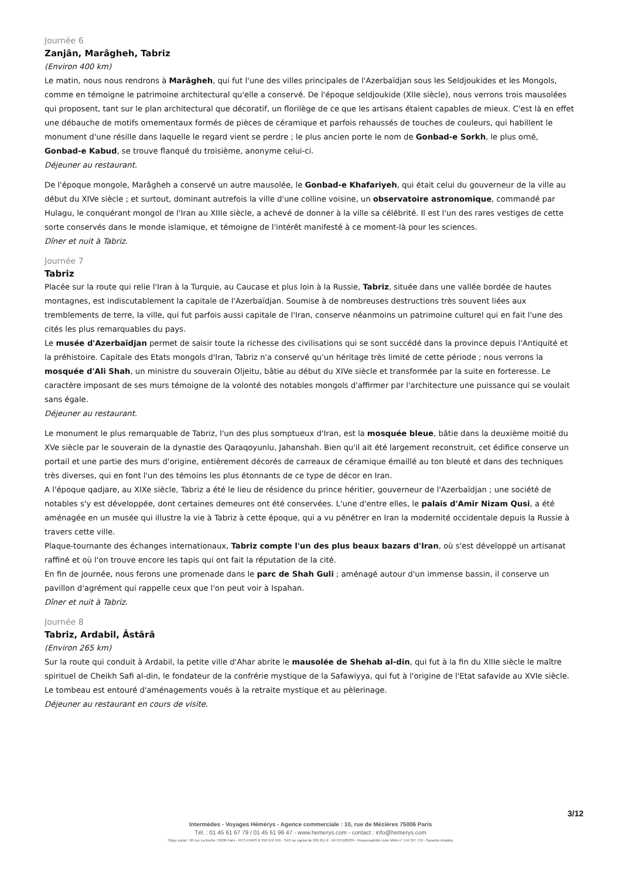Journée 6
Zanjân, Marâgheh, Tabriz
(Environ 400 km)
Le matin, nous nous rendrons à Marâgheh, qui fut l'une des villes principales de l'Azerbaïdjan sous les Seldjoukides et les Mongols, comme en témoigne le patrimoine architectural qu'elle a conservé. De l'époque seldjoukide (XIIe siècle), nous verrons trois mausolées qui proposent, tant sur le plan architectural que décoratif, un florilège de ce que les artisans étaient capables de mieux. C'est là en effet une débauche de motifs ornementaux formés de pièces de céramique et parfois rehaussés de touches de couleurs, qui habillent le monument d'une résille dans laquelle le regard vient se perdre ; le plus ancien porte le nom de Gonbad-e Sorkh, le plus orné, Gonbad-e Kabud, se trouve flanqué du troisième, anonyme celui-ci.
Déjeuner au restaurant.
De l'époque mongole, Marâgheh a conservé un autre mausolée, le Gonbad-e Khafariyeh, qui était celui du gouverneur de la ville au début du XIVe siècle ; et surtout, dominant autrefois la ville d'une colline voisine, un observatoire astronomique, commandé par Hulagu, le conquérant mongol de l'Iran au XIIIe siècle, a achevé de donner à la ville sa célébrité. Il est l'un des rares vestiges de cette sorte conservés dans le monde islamique, et témoigne de l'intérêt manifesté à ce moment-là pour les sciences.
Dîner et nuit à Tabriz.
Journée 7
Tabriz
Placée sur la route qui relie l'Iran à la Turquie, au Caucase et plus loin à la Russie, Tabriz, située dans une vallée bordée de hautes montagnes, est indiscutablement la capitale de l'Azerbaïdjan. Soumise à de nombreuses destructions très souvent liées aux tremblements de terre, la ville, qui fut parfois aussi capitale de l'Iran, conserve néanmoins un patrimoine culturel qui en fait l'une des cités les plus remarquables du pays.
Le musée d'Azerbaïdjan permet de saisir toute la richesse des civilisations qui se sont succédé dans la province depuis l'Antiquité et la préhistoire. Capitale des Etats mongols d'Iran, Tabriz n'a conservé qu'un héritage très limité de cette période ; nous verrons la mosquée d'Ali Shah, un ministre du souverain Oljeitu, bâtie au début du XIVe siècle et transformée par la suite en forteresse. Le caractère imposant de ses murs témoigne de la volonté des notables mongols d'affirmer par l'architecture une puissance qui se voulait sans égale.
Déjeuner au restaurant.
Le monument le plus remarquable de Tabriz, l'un des plus somptueux d'Iran, est la mosquée bleue, bâtie dans la deuxième moitié du XVe siècle par le souverain de la dynastie des Qaraqoyunlu, Jahanshah. Bien qu'il ait été largement reconstruit, cet édifice conserve un portail et une partie des murs d'origine, entièrement décorés de carreaux de céramique émaillé au ton bleuté et dans des techniques très diverses, qui en font l'un des témoins les plus étonnants de ce type de décor en Iran.
A l'époque qadjare, au XIXe siècle, Tabriz a été le lieu de résidence du prince héritier, gouverneur de l'Azerbaïdjan ; une société de notables s'y est développée, dont certaines demeures ont été conservées. L'une d'entre elles, le palais d'Amir Nizam Qusi, a été aménagée en un musée qui illustre la vie à Tabriz à cette époque, qui a vu pénétrer en Iran la modernité occidentale depuis la Russie à travers cette ville.
Plaque-tournante des échanges internationaux, Tabriz compte l'un des plus beaux bazars d'Iran, où s'est développé un artisanat raffiné et où l'on trouve encore les tapis qui ont fait la réputation de la cité.
En fin de journée, nous ferons une promenade dans le parc de Shah Guli ; aménagé autour d'un immense bassin, il conserve un pavillon d'agrément qui rappelle ceux que l'on peut voir à Ispahan.
Dîner et nuit à Tabriz.
Journée 8
Tabriz, Ardabil, Âstârâ
(Environ 265 km)
Sur la route qui conduit à Ardabil, la petite ville d'Ahar abrite le mausolée de Shehab al-din, qui fut à la fin du XIIIe siècle le maître spirituel de Cheikh Safi al-din, le fondateur de la confrérie mystique de la Safawiyya, qui fut à l'origine de l'Etat safavide au XVIe siècle. Le tombeau est entouré d'aménagements voués à la retraite mystique et au pèlerinage.
Déjeuner au restaurant en cours de visite.
3/12
Intermèdes - Voyages Hémérys - Agence commerciale : 10, rue de Mézières 75006 Paris
Tél. : 01 45 61 67 79 / 01 45 61 96 47 - www.hemerys.com - contact : info@hemerys.com
Siège social : 60 rue La Boétie 75008 Paris - RCS PARIS B 390 976 249 - SAS au capital de 285.651 € - IM 075100239 - Responsabilité civile MMA n° 144 397 719 - Garantie Atradius